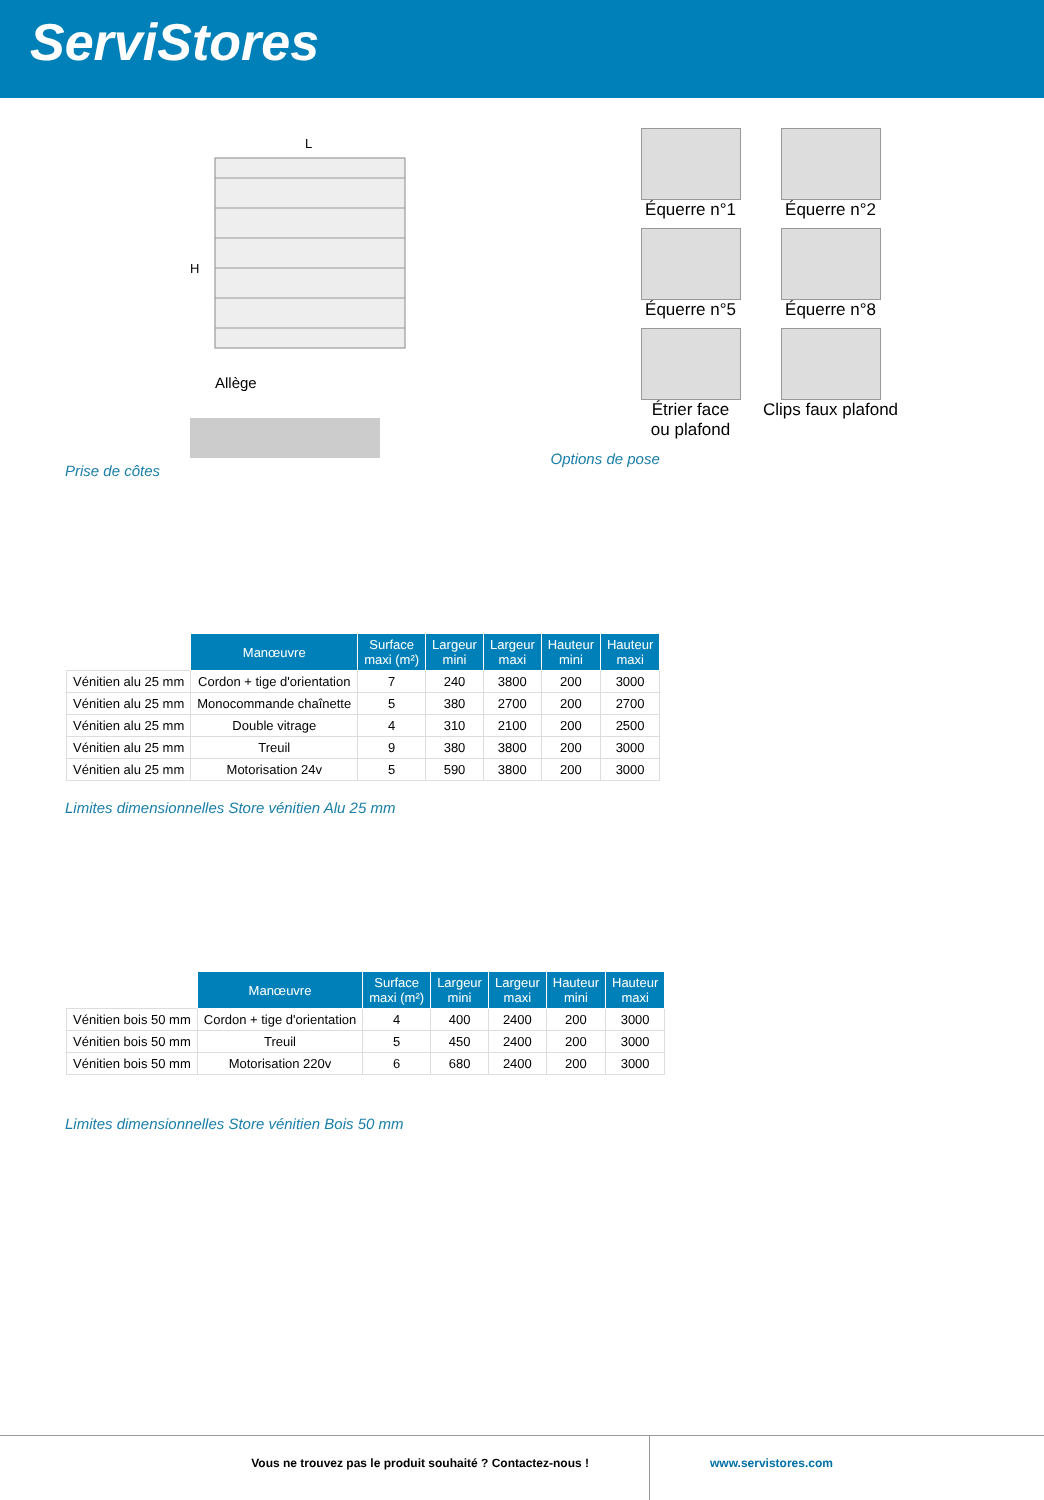ServiStores
L
H
Allège
Prise de côtes
Équerre n°1
Équerre n°2
Équerre n°5
Équerre n°8
Étrier face
ou plafond
Clips faux plafond
Options de pose
| | Manœuvre | Surface maxi (m²) | Largeur mini | Largeur maxi | Hauteur mini | Hauteur maxi |
| Vénitien alu 25 mm | Cordon + tige d'orientation | 7 | 240 | 3800 | 200 | 3000 |
| Vénitien alu 25 mm | Monocommande chaînette | 5 | 380 | 2700 | 200 | 2700 |
| Vénitien alu 25 mm | Double vitrage | 4 | 310 | 2100 | 200 | 2500 |
| Vénitien alu 25 mm | Treuil | 9 | 380 | 3800 | 200 | 3000 |
| Vénitien alu 25 mm | Motorisation 24v | 5 | 590 | 3800 | 200 | 3000 |
Limites dimensionnelles Store vénitien Alu 25 mm
| | Manœuvre | Surface maxi (m²) | Largeur mini | Largeur maxi | Hauteur mini | Hauteur maxi |
| Vénitien bois 50 mm | Cordon + tige d'orientation | 4 | 400 | 2400 | 200 | 3000 |
| Vénitien bois 50 mm | Treuil | 5 | 450 | 2400 | 200 | 3000 |
| Vénitien bois 50 mm | Motorisation 220v | 6 | 680 | 2400 | 200 | 3000 |
Limites dimensionnelles Store vénitien Bois 50 mm
Vous ne trouvez pas le produit souhaité ? Contactez-nous ! www.servistores.com